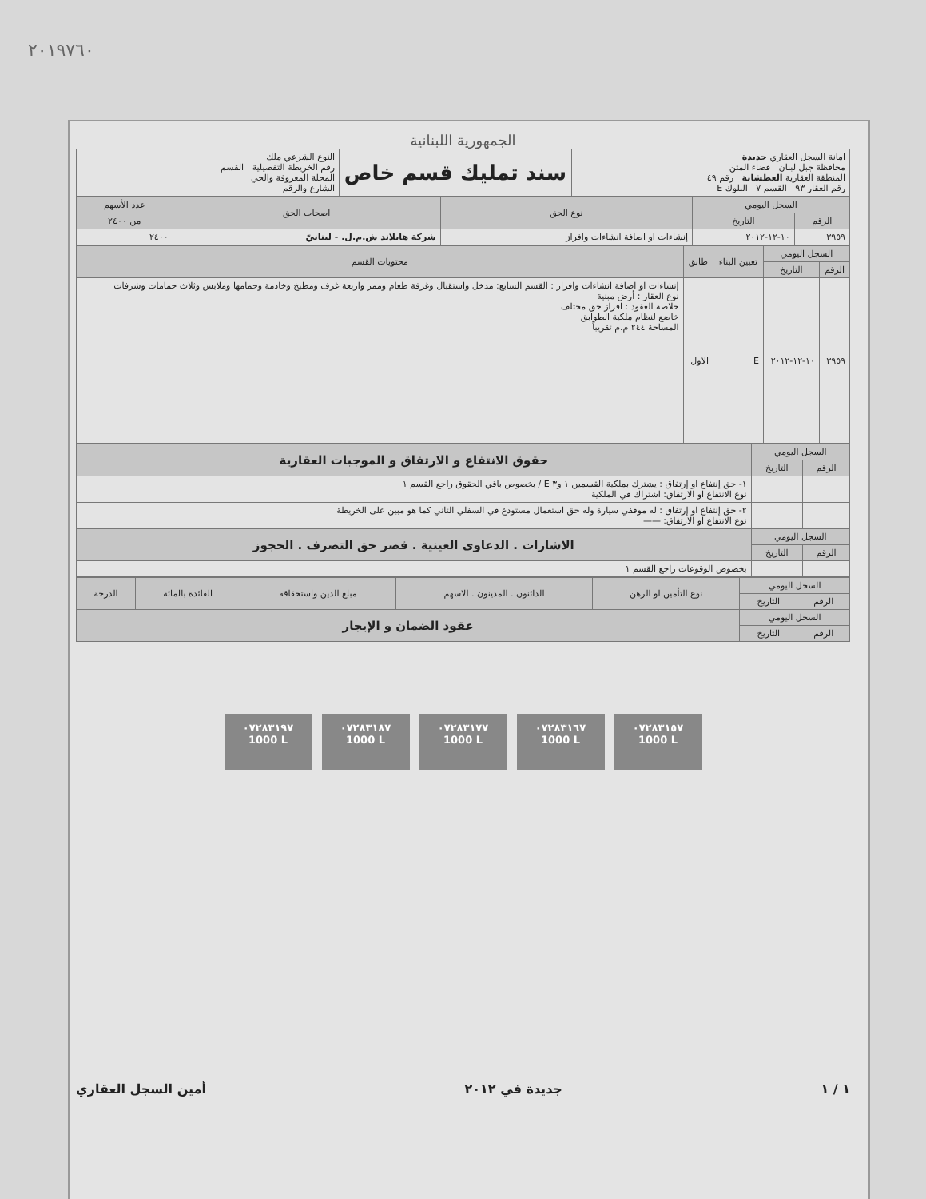٢٠١٩٧٦٠
الجمهورية اللبنانية
| امانة السجل العقاري جديدة محافظة جبل لبنان قضاء المتن المنطقة العقارية العطشانة رقم ٤٩ رقم العقار ٩٣ القسم ٧ البلوك E | سند تمليك قسم خاص | النوع الشرعي ملك رقم الخريطة التفصيلية القسم المحلة المعروفة والحي الشارع والرقم |
| السجل اليومي | | نوع الحق | اصحاب الحق | عدد الأسهم |
| --- | --- | --- | --- | --- |
| الرقم | التاريخ | | | من ٢٤٠٠ |
| ٣٩٥٩ | ١٠-١٢-٢٠١٢ | إنشاءات او اضافة انشاءات وافراز | شركة هايلاند ش.م.ل. - لبنانيّ | ٢٤٠٠ |
| السجل اليومي | | تعيين البناء | طابق | محتويات القسم |
| --- | --- | --- | --- | --- |
| الرقم | التاريخ | | | |
| ٣٩٥٩ | ١٠-١٢-٢٠١٢ | E | الاول | إنشاءات او اضافة انشاءات وافراز : القسم السابع: مدخل واستقبال وغرفة طعام وممر واربعة غرف ومطبخ وخادمة وحمامها وملابس وثلاث حمامات وشرفات نوع العقار : أرض مبنية خلاصة العقود : افراز حق مختلف خاضع لنظام ملكية الطوابق المساحة ٢٤٤ م.م تقريباً |
| السجل اليومي | | حقوق الانتفاع و الارتفاق و الموجبات العقارية |
| --- | --- | --- |
| الرقم | التاريخ | |
| | | ١- حق إنتفاع او إرتفاق : يشترك بملكية القسمين ١ و٣ E / بخصوص باقي الحقوق راجع القسم ١ نوع الانتفاع او الارتفاق: اشتراك في الملكية |
| | | ٢- حق إنتفاع او إرتفاق : له موقفي سيارة وله حق استعمال مستودع في السفلي الثاني كما هو مبين على الخريطة نوع الانتفاع او الارتفاق: —— |
| السجل اليومي | | الاشارات . الدعاوى العينية . قصر حق التصرف . الحجوز |
| الرقم | التاريخ | |
| | | بخصوص الوقوعات راجع القسم ١ |
| السجل اليومي | | نوع التأمين او الرهن | الدائنون . المدينون . الاسهم | مبلغ الدين واستحقاقه | الفائدة بالمائة | الدرجة |
| --- | --- | --- | --- | --- | --- | --- |
| الرقم | التاريخ | | | | | |
| السجل اليومي | | عقود الضمان و الإيجار | | | | |
| الرقم | التاريخ | | | | | |
٠٧٢٨٣١٩٧
1000 L
٠٧٢٨٣١٨٧
1000 L
٠٧٢٨٣١٧٧
1000 L
٠٧٢٨٣١٦٧
1000 L
٠٧٢٨٣١٥٧
1000 L
١ / ١ جديدة في ٢٠١٢ أمين السجل العقاري